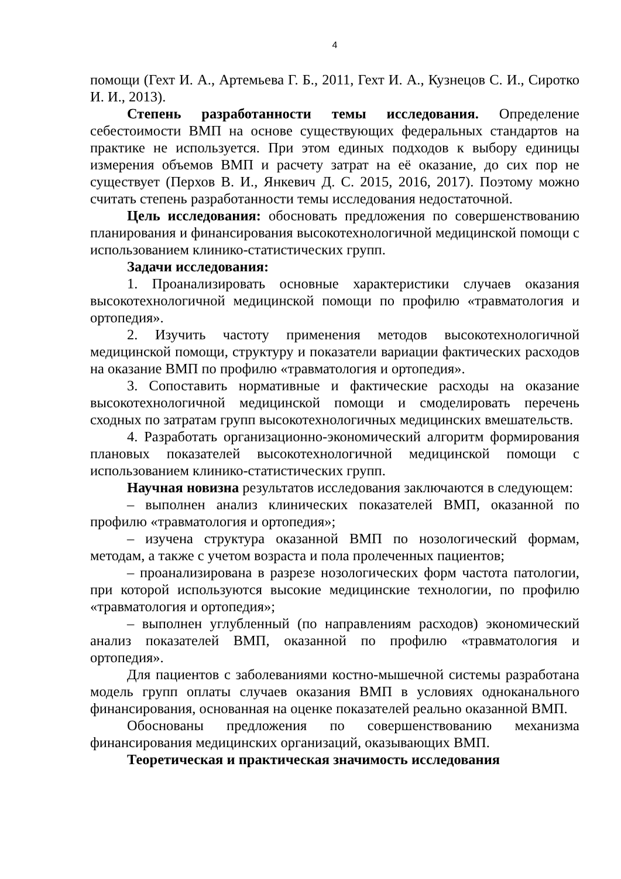4
помощи (Гехт И. А., Артемьева Г. Б., 2011, Гехт И. А., Кузнецов С. И., Сиротко И. И., 2013).
Степень разработанности темы исследования. Определение себестоимости ВМП на основе существующих федеральных стандартов на практике не используется. При этом единых подходов к выбору единицы измерения объемов ВМП и расчету затрат на её оказание, до сих пор не существует (Перхов В. И., Янкевич Д. С. 2015, 2016, 2017). Поэтому можно считать степень разработанности темы исследования недостаточной.
Цель исследования: обосновать предложения по совершенствованию планирования и финансирования высокотехнологичной медицинской помощи с использованием клинико-статистических групп.
Задачи исследования:
1. Проанализировать основные характеристики случаев оказания высокотехнологичной медицинской помощи по профилю «травматология и ортопедия».
2. Изучить частоту применения методов высокотехнологичной медицинской помощи, структуру и показатели вариации фактических расходов на оказание ВМП по профилю «травматология и ортопедия».
3. Сопоставить нормативные и фактические расходы на оказание высокотехнологичной медицинской помощи и смоделировать перечень сходных по затратам групп высокотехнологичных медицинских вмешательств.
4. Разработать организационно-экономический алгоритм формирования плановых показателей высокотехнологичной медицинской помощи с использованием клинико-статистических групп.
Научная новизна результатов исследования заключаются в следующем:
– выполнен анализ клинических показателей ВМП, оказанной по профилю «травматология и ортопедия»;
– изучена структура оказанной ВМП по нозологический формам, методам, а также с учетом возраста и пола пролеченных пациентов;
– проанализирована в разрезе нозологических форм частота патологии, при которой используются высокие медицинские технологии, по профилю «травматология и ортопедия»;
– выполнен углубленный (по направлениям расходов) экономический анализ показателей ВМП, оказанной по профилю «травматология и ортопедия».
Для пациентов с заболеваниями костно-мышечной системы разработана модель групп оплаты случаев оказания ВМП в условиях одноканального финансирования, основанная на оценке показателей реально оказанной ВМП.
Обоснованы предложения по совершенствованию механизма финансирования медицинских организаций, оказывающих ВМП.
Теоретическая и практическая значимость исследования